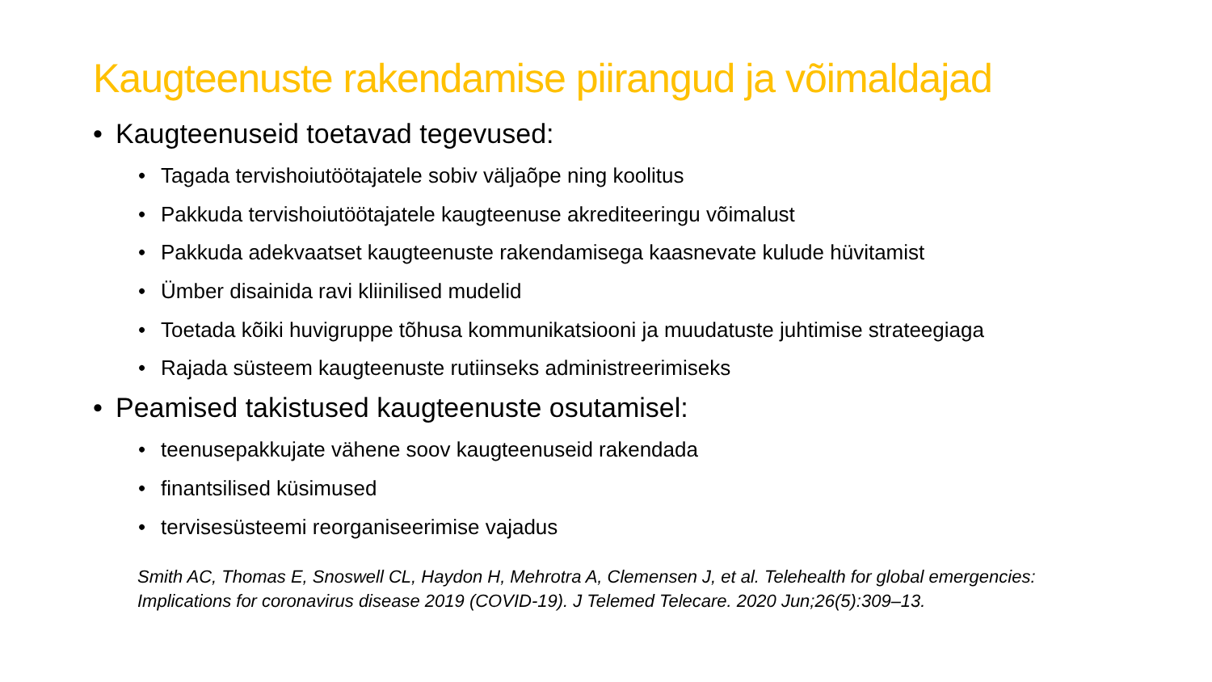Kaugteenuste rakendamise piirangud ja võimaldajad
• Kaugteenuseid toetavad tegevused:
• Tagada tervishoiutöötajatele sobiv väljaõpe ning koolitus
• Pakkuda tervishoiutöötajatele kaugteenuse akrediteeringu võimalust
• Pakkuda adekvaatset kaugteenuste rakendamisega kaasnevate kulude hüvitamist
• Ümber disainida ravi kliinilised mudelid
• Toetada kõiki huvigruppe tõhusa kommunikatsiooni ja muudatuste juhtimise strateegiaga
• Rajada süsteem kaugteenuste rutiinseks administreerimiseks
• Peamised takistused kaugteenuste osutamisel:
• teenusepakkujate vähene soov kaugteenuseid rakendada
• finantsilised küsimused
• tervisesüsteemi reorganiseerimise vajadus
Smith AC, Thomas E, Snoswell CL, Haydon H, Mehrotra A, Clemensen J, et al. Telehealth for global emergencies: Implications for coronavirus disease 2019 (COVID-19). J Telemed Telecare. 2020 Jun;26(5):309–13.